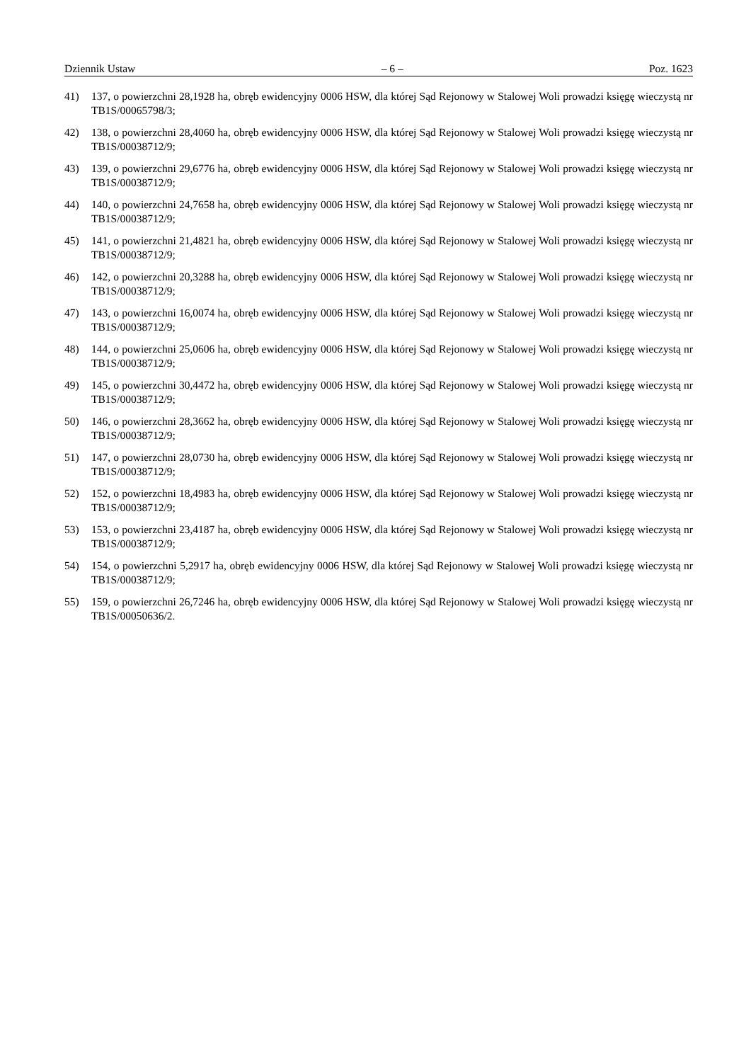Dziennik Ustaw – 6 – Poz. 1623
41) 137, o powierzchni 28,1928 ha, obręb ewidencyjny 0006 HSW, dla której Sąd Rejonowy w Stalowej Woli prowadzi księgę wieczystą nr TB1S/00065798/3;
42) 138, o powierzchni 28,4060 ha, obręb ewidencyjny 0006 HSW, dla której Sąd Rejonowy w Stalowej Woli prowadzi księgę wieczystą nr TB1S/00038712/9;
43) 139, o powierzchni 29,6776 ha, obręb ewidencyjny 0006 HSW, dla której Sąd Rejonowy w Stalowej Woli prowadzi księgę wieczystą nr TB1S/00038712/9;
44) 140, o powierzchni 24,7658 ha, obręb ewidencyjny 0006 HSW, dla której Sąd Rejonowy w Stalowej Woli prowadzi księgę wieczystą nr TB1S/00038712/9;
45) 141, o powierzchni 21,4821 ha, obręb ewidencyjny 0006 HSW, dla której Sąd Rejonowy w Stalowej Woli prowadzi księgę wieczystą nr TB1S/00038712/9;
46) 142, o powierzchni 20,3288 ha, obręb ewidencyjny 0006 HSW, dla której Sąd Rejonowy w Stalowej Woli prowadzi księgę wieczystą nr TB1S/00038712/9;
47) 143, o powierzchni 16,0074 ha, obręb ewidencyjny 0006 HSW, dla której Sąd Rejonowy w Stalowej Woli prowadzi księgę wieczystą nr TB1S/00038712/9;
48) 144, o powierzchni 25,0606 ha, obręb ewidencyjny 0006 HSW, dla której Sąd Rejonowy w Stalowej Woli prowadzi księgę wieczystą nr TB1S/00038712/9;
49) 145, o powierzchni 30,4472 ha, obręb ewidencyjny 0006 HSW, dla której Sąd Rejonowy w Stalowej Woli prowadzi księgę wieczystą nr TB1S/00038712/9;
50) 146, o powierzchni 28,3662 ha, obręb ewidencyjny 0006 HSW, dla której Sąd Rejonowy w Stalowej Woli prowadzi księgę wieczystą nr TB1S/00038712/9;
51) 147, o powierzchni 28,0730 ha, obręb ewidencyjny 0006 HSW, dla której Sąd Rejonowy w Stalowej Woli prowadzi księgę wieczystą nr TB1S/00038712/9;
52) 152, o powierzchni 18,4983 ha, obręb ewidencyjny 0006 HSW, dla której Sąd Rejonowy w Stalowej Woli prowadzi księgę wieczystą nr TB1S/00038712/9;
53) 153, o powierzchni 23,4187 ha, obręb ewidencyjny 0006 HSW, dla której Sąd Rejonowy w Stalowej Woli prowadzi księgę wieczystą nr TB1S/00038712/9;
54) 154, o powierzchni 5,2917 ha, obręb ewidencyjny 0006 HSW, dla której Sąd Rejonowy w Stalowej Woli prowadzi księgę wieczystą nr TB1S/00038712/9;
55) 159, o powierzchni 26,7246 ha, obręb ewidencyjny 0006 HSW, dla której Sąd Rejonowy w Stalowej Woli prowadzi księgę wieczystą nr TB1S/00050636/2.